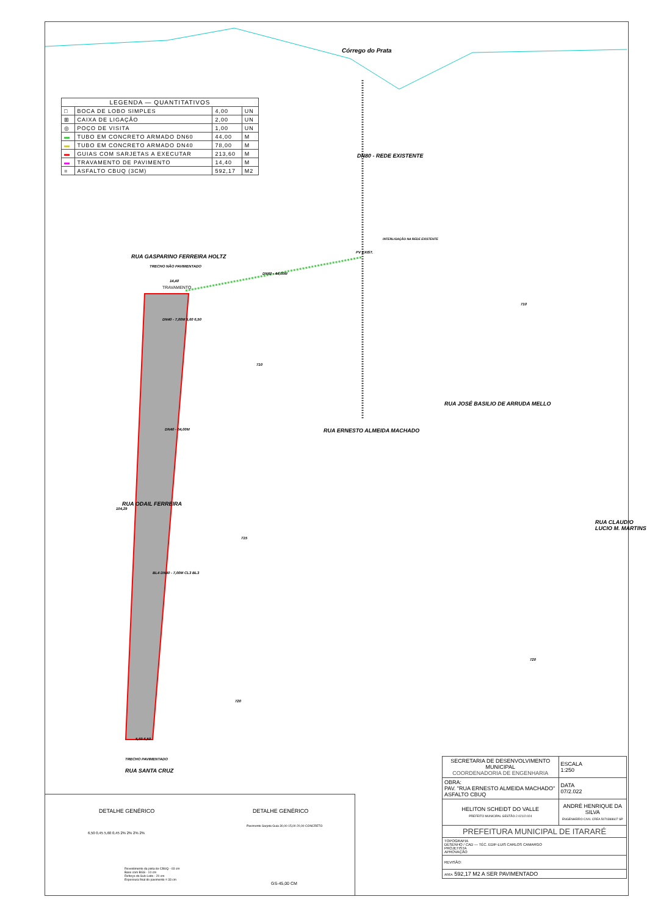Córrego do Prata
| LEGENDA — QUANTITATIVOS | | | |
| --- | --- | --- | --- |
| □ | BOCA DE LOBO SIMPLES | 4,00 | UN |
| ⊞ | CAIXA DE LIGAÇÃO | 2,00 | UN |
| ◎ | POÇO DE VISITA | 1,00 | UN |
| ▬ | TUBO EM CONCRETO ARMADO DN60 | 44,00 | M |
| ▬ | TUBO EM CONCRETO ARMADO DN40 | 78,00 | M |
| ▬ | GUIAS COM SARJETAS A EXECUTAR | 213,60 | M |
| ▬ | TRAVAMENTO DE PAVIMENTO | 14,40 | M |
| ■ | ASFALTO CBUQ (3CM) | 592,17 | M2 |
DN80 - REDE EXISTENTE
RUA GASPARINO FERREIRA HOLTZ
TRECHO NÃO PAVIMENTADO
INTERLIGAÇÃO NA REDE EXISTENTE
PV EXIST.
DN60 - 44,00M
14,40
TRAVAMENTO
DN40 - 7,00M 5,60 6,50
710
710
RUA ERNESTO ALMEIDA MACHADO
RUA JOSÉ BASILIO DE ARRUDA MELLO
RUA ODAIL FERREIRA
104,29
715
BL4 DN40 - 7,00M CL3 BL3
DN40 - 64,00M
RUA CLAUDIO LUCIO M. MARTINS
720
720
5,60 6,50
TRECHO PAVIMENTADO
RUA SANTA CRUZ
DETALHE GENÉRICO DETALHE GENÉRICO
6,50 0,45 5,60 0,45 2% 2% 2% 2%
Revestimento da pista de CBUQ - 03 cm
Base com BGS - 10 cm
Reforço do Sub-Leito - 20 cm
Espessura final do pavimento = 33 cm
Pavimento Sarjeta Guia 30,00 15,00 20,00 CONCRETO
GS-45,00 CM
| SECRETARIA DE DESENVOLVIMENTO MUNICIPAL COORDENADORIA DE ENGENHARIA | | ESCALA 1:250 |
| OBRA: PAV. "RUA ERNESTO ALMEIDA MACHADO" ASFALTO CBUQ | | DATA 07/2.022 |
| HELITON SCHEIDT DO VALLE PREFEITO MUNICIPAL GESTÃO-2.021/2.024 | ANDRÉ HENRIQUE DA SILVA ENGENHEIRO CIVIL CREA 5070388607 SP | |
| PREFEITURA MUNICIPAL DE ITARARÉ | | |
| TOPOGRAFIA DESENHO / CAD — TÉC. EDIF-LUIS CARLOS CAMARGO PROJETISTA APROVAÇÃO | | |
| REVISÃO: | | |
| ÁREA 592,17 M2 A SER PAVIMENTADO | | |